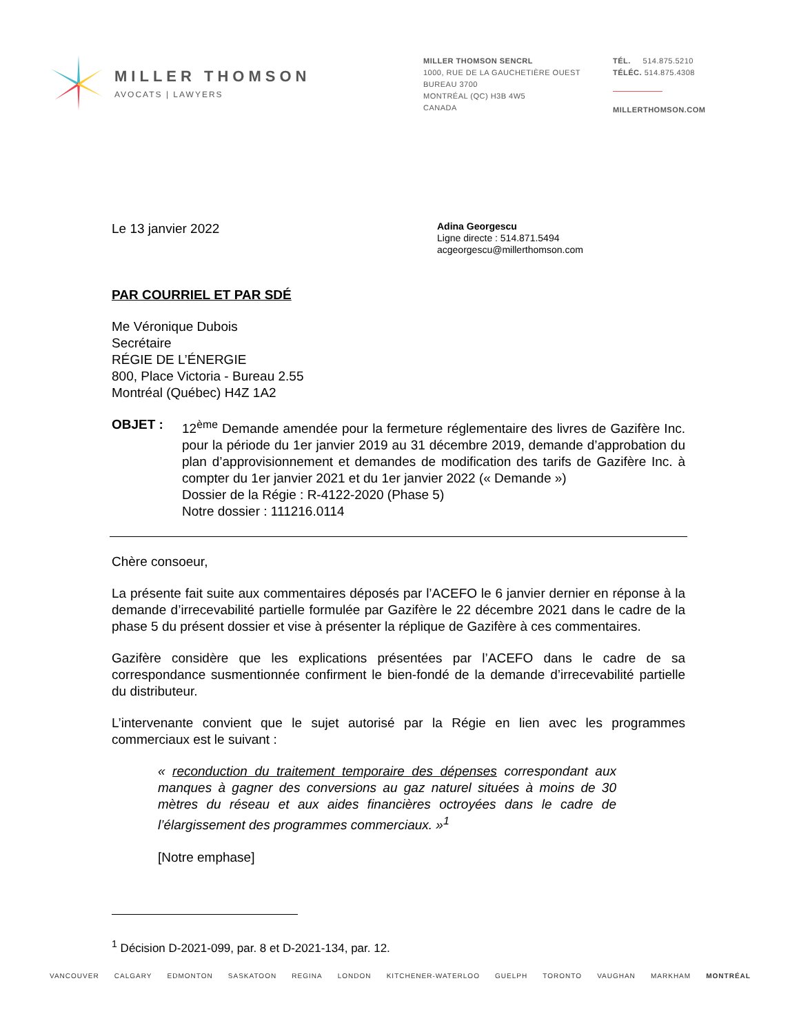MILLER THOMSON
AVOCATS | LAWYERS
MILLER THOMSON SENCRL
1000, RUE DE LA GAUCHETIÈRE OUEST
BUREAU 3700
MONTRÉAL (QC) H3B 4W5
CANADA
TÉL. 514.875.5210
TÉLÉC. 514.875.4308
MILLERTHOMSON.COM
Le 13 janvier 2022
Adina Georgescu
Ligne directe : 514.871.5494
acgeorgescu@millerthomson.com
PAR COURRIEL ET PAR SDÉ
Me Véronique Dubois
Secrétaire
RÉGIE DE L’ÉNERGIE
800, Place Victoria - Bureau 2.55
Montréal (Québec) H4Z 1A2
OBJET : 12<sup>ème</sup> Demande amendée pour la fermeture réglementaire des livres de Gazifère Inc. pour la période du 1er janvier 2019 au 31 décembre 2019, demande d’approbation du plan d’approvisionnement et demandes de modification des tarifs de Gazifère Inc. à compter du 1er janvier 2021 et du 1er janvier 2022 (« Demande »)
Dossier de la Régie : R-4122-2020 (Phase 5)
Notre dossier : 111216.0114
Chère consoeur,
La présente fait suite aux commentaires déposés par l’ACEFO le 6 janvier dernier en réponse à la demande d’irrecevabilité partielle formulée par Gazifère le 22 décembre 2021 dans le cadre de la phase 5 du présent dossier et vise à présenter la réplique de Gazifère à ces commentaires.
Gazifère considère que les explications présentées par l’ACEFO dans le cadre de sa correspondance susmentionnée confirment le bien-fondé de la demande d’irrecevabilité partielle du distributeur.
L’intervenante convient que le sujet autorisé par la Régie en lien avec les programmes commerciaux est le suivant :
« reconduction du traitement temporaire des dépenses correspondant aux manques à gagner des conversions au gaz naturel situées à moins de 30 mètres du réseau et aux aides financières octroyées dans le cadre de l’élargissement des programmes commerciaux. »<sup>1</sup>
[Notre emphase]
<sup>1</sup> Décision D-2021-099, par. 8 et D-2021-134, par. 12.
VANCOUVER CALGARY EDMONTON SASKATOON REGINA LONDON KITCHENER-WATERLOO GUELPH TORONTO VAUGHAN MARKHAM MONTRÉAL